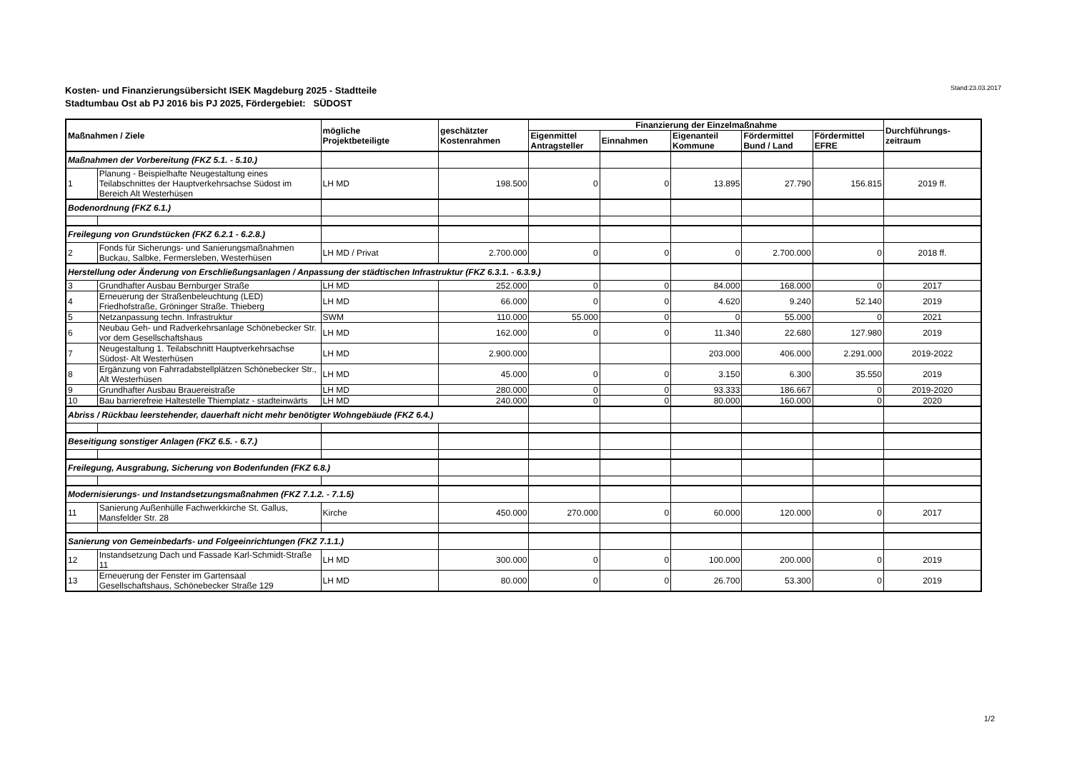Kosten- und Finanzierungsübersicht ISEK Magdeburg 2025 - Stadtteile
Stadtumbau Ost ab PJ 2016 bis PJ 2025, Fördergebiet: SÜDOST
Stand:23.03.2017
| Maßnahmen / Ziele | | mögliche Projektbeteiligte | geschätzter Kostenrahmen | Finanzierung der Einzelmaßnahme | | | | | Durchführungs- zeitraum |
| --- | --- | --- | --- | --- | --- | --- | --- | --- | --- |
| | | | | Eigenmittel Antragsteller | Einnahmen | Eigenanteil Kommune | Fördermittel Bund / Land | Fördermittel EFRE | |
| Maßnahmen der Vorbereitung (FKZ 5.1. - 5.10.) | | | | | | | | | |
| 1 | Planung - Beispielhafte Neugestaltung eines Teilabschnittes der Hauptverkehrsachse Südost im Bereich Alt Westerhüsen | LH MD | 198.500 | 0 | 0 | 13.895 | 27.790 | 156.815 | 2019 ff. |
| Bodenordnung (FKZ 6.1.) | | | | | | | | | |
| Freilegung von Grundstücken (FKZ 6.2.1 - 6.2.8.) | | | | | | | | | |
| 2 | Fonds für Sicherungs- und Sanierungsmaßnahmen Buckau, Salbke, Fermersleben, Westerhüsen | LH MD / Privat | 2.700.000 | 0 | 0 | 0 | 2.700.000 | 0 | 2018 ff. |
| Herstellung oder Änderung von Erschließungsanlagen / Anpassung der städtischen Infrastruktur (FKZ 6.3.1. - 6.3.9.) | | | | | | | | | |
| 3 | Grundhafter Ausbau Bernburger Straße | LH MD | 252.000 | 0 | 0 | 84.000 | 168.000 | 0 | 2017 |
| 4 | Erneuerung der Straßenbeleuchtung (LED) Friedhofstraße, Gröninger Straße. Thieberg | LH MD | 66.000 | 0 | 0 | 4.620 | 9.240 | 52.140 | 2019 |
| 5 | Netzanpassung techn. Infrastruktur | SWM | 110.000 | 55.000 | 0 | 0 | 55.000 | 0 | 2021 |
| 6 | Neubau Geh- und Radverkehrsanlage Schönebecker Str. vor dem Gesellschaftshaus | LH MD | 162.000 | 0 | 0 | 11.340 | 22.680 | 127.980 | 2019 |
| 7 | Neugestaltung 1. Teilabschnitt Hauptverkehrsachse Südost- Alt Westerhüsen | LH MD | 2.900.000 | | | 203.000 | 406.000 | 2.291.000 | 2019-2022 |
| 8 | Ergänzung von Fahrradabstellplätzen Schönebecker Str., Alt Westerhüsen | LH MD | 45.000 | 0 | 0 | 3.150 | 6.300 | 35.550 | 2019 |
| 9 | Grundhafter Ausbau Brauereistraße | LH MD | 280.000 | 0 | 0 | 93.333 | 186.667 | 0 | 2019-2020 |
| 10 | Bau barrierefreie Haltestelle Thiemplatz - stadteinwärts | LH MD | 240.000 | 0 | 0 | 80.000 | 160.000 | 0 | 2020 |
| Abriss / Rückbau leerstehender, dauerhaft nicht mehr benötigter Wohngebäude (FKZ 6.4.) | | | | | | | | | |
| Beseitigung sonstiger Anlagen (FKZ 6.5. - 6.7.) | | | | | | | | | |
| Freilegung, Ausgrabung, Sicherung von Bodenfunden (FKZ 6.8.) | | | | | | | | | |
| Modernisierungs- und Instandsetzungsmaßnahmen (FKZ 7.1.2. - 7.1.5) | | | | | | | | | |
| 11 | Sanierung Außenhülle Fachwerkkirche St. Gallus, Mansfelder Str. 28 | Kirche | 450.000 | 270.000 | 0 | 60.000 | 120.000 | 0 | 2017 |
| Sanierung von Gemeinbedarfs- und Folgeeinrichtungen (FKZ 7.1.1.) | | | | | | | | | |
| 12 | Instandsetzung Dach und Fassade Karl-Schmidt-Straße 11 | LH MD | 300.000 | 0 | 0 | 100.000 | 200.000 | 0 | 2019 |
| 13 | Erneuerung der Fenster im Gartensaal Gesellschaftshaus, Schönebecker Straße 129 | LH MD | 80.000 | 0 | 0 | 26.700 | 53.300 | 0 | 2019 |
1/2